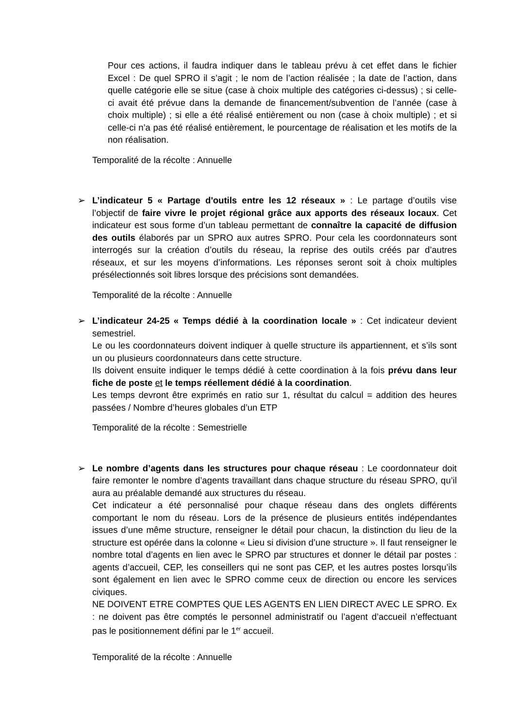Pour ces actions, il faudra indiquer dans le tableau prévu à cet effet dans le fichier Excel : De quel SPRO il s’agit ; le nom de l’action réalisée ; la date de l’action, dans quelle catégorie elle se situe (case à choix multiple des catégories ci-dessus) ; si celle-ci avait été prévue dans la demande de financement/subvention de l’année (case à choix multiple) ; si elle a été réalisé entièrement ou non (case à choix multiple) ; et si celle-ci n’a pas été réalisé entièrement, le pourcentage de réalisation et les motifs de la non réalisation.
Temporalité de la récolte : Annuelle
➢ L’indicateur 5 « Partage d'outils entre les 12 réseaux » : Le partage d’outils vise l’objectif de faire vivre le projet régional grâce aux apports des réseaux locaux. Cet indicateur est sous forme d’un tableau permettant de connaître la capacité de diffusion des outils élaborés par un SPRO aux autres SPRO. Pour cela les coordonnateurs sont interrogés sur la création d’outils du réseau, la reprise des outils créés par d’autres réseaux, et sur les moyens d’informations. Les réponses seront soit à choix multiples présélectionnés soit libres lorsque des précisions sont demandées.
Temporalité de la récolte : Annuelle
➢ L’indicateur 24-25 « Temps dédié à la coordination locale » : Cet indicateur devient semestriel.
Le ou les coordonnateurs doivent indiquer à quelle structure ils appartiennent, et s’ils sont un ou plusieurs coordonnateurs dans cette structure.
Ils doivent ensuite indiquer le temps dédié à cette coordination à la fois prévu dans leur fiche de poste et le temps réellement dédié à la coordination.
Les temps devront être exprimés en ratio sur 1, résultat du calcul = addition des heures passées / Nombre d’heures globales d’un ETP
Temporalité de la récolte : Semestrielle
➢ Le nombre d’agents dans les structures pour chaque réseau : Le coordonnateur doit faire remonter le nombre d’agents travaillant dans chaque structure du réseau SPRO, qu’il aura au préalable demandé aux structures du réseau.
Cet indicateur a été personnalisé pour chaque réseau dans des onglets différents comportant le nom du réseau. Lors de la présence de plusieurs entités indépendantes issues d’une même structure, renseigner le détail pour chacun, la distinction du lieu de la structure est opérée dans la colonne « Lieu si division d’une structure ». Il faut renseigner le nombre total d’agents en lien avec le SPRO par structures et donner le détail par postes : agents d’accueil, CEP, les conseillers qui ne sont pas CEP, et les autres postes lorsqu’ils sont également en lien avec le SPRO comme ceux de direction ou encore les services civiques.
NE DOIVENT ETRE COMPTES QUE LES AGENTS EN LIEN DIRECT AVEC LE SPRO. Ex : ne doivent pas être comptés le personnel administratif ou l’agent d’accueil n’effectuant pas le positionnement défini par le 1<sup>er</sup> accueil.
Temporalité de la récolte : Annuelle